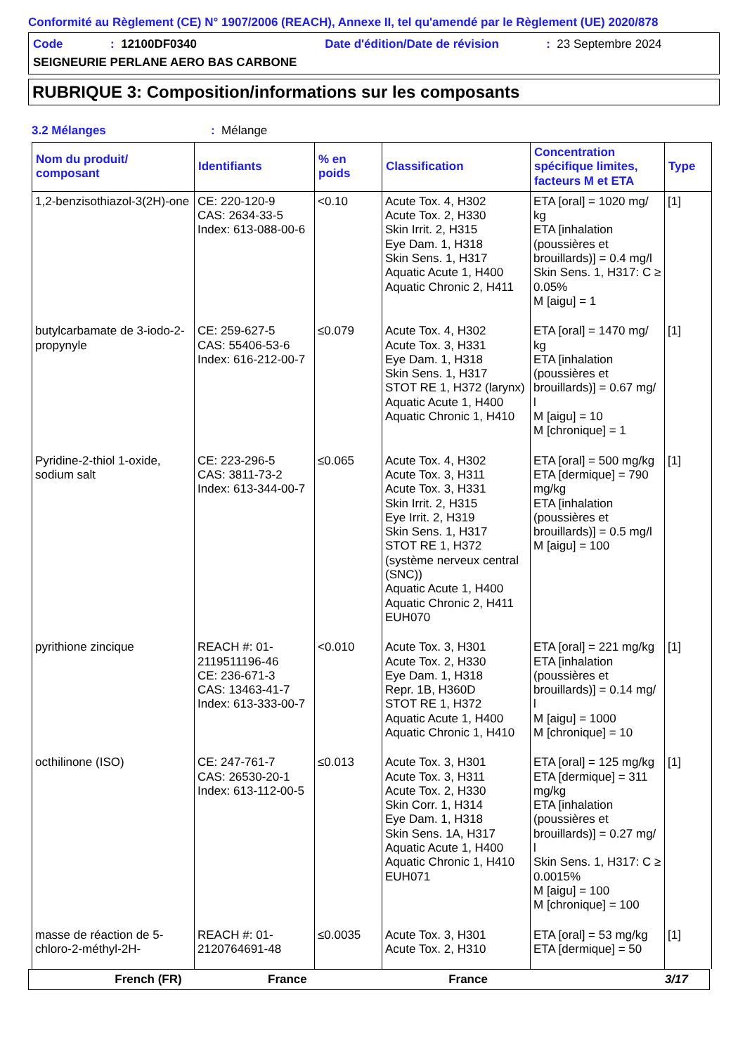Conformité au Règlement (CE) N° 1907/2006 (REACH), Annexe II, tel qu'amendé par le Règlement (UE) 2020/878
Code: 12100DF0340 Date d'édition/Date de révision: 23 Septembre 2024
SEIGNEURIE PERLANE AERO BAS CARBONE
RUBRIQUE 3: Composition/informations sur les composants
3.2 Mélanges: Mélange
| Nom du produit/ composant | Identifiants | % en poids | Classification | Concentration spécifique limites, facteurs M et ETA | Type |
| --- | --- | --- | --- | --- | --- |
| 1,2-benzisothiazol-3(2H)-one | CE: 220-120-9 CAS: 2634-33-5 Index: 613-088-00-6 | <0.10 | Acute Tox. 4, H302 Acute Tox. 2, H330 Skin Irrit. 2, H315 Eye Dam. 1, H318 Skin Sens. 1, H317 Aquatic Acute 1, H400 Aquatic Chronic 2, H411 | ETA [oral] = 1020 mg/ kg ETA [inhalation (poussières et brouillards)] = 0.4 mg/l Skin Sens. 1, H317: C ≥ 0.05% M [aigu] = 1 | [1] |
| butylcarbamate de 3-iodo-2-propynyle | CE: 259-627-5 CAS: 55406-53-6 Index: 616-212-00-7 | ≤0.079 | Acute Tox. 4, H302 Acute Tox. 3, H331 Eye Dam. 1, H318 Skin Sens. 1, H317 STOT RE 1, H372 (larynx) Aquatic Acute 1, H400 Aquatic Chronic 1, H410 | ETA [oral] = 1470 mg/ kg ETA [inhalation (poussières et brouillards)] = 0.67 mg/ l M [aigu] = 10 M [chronique] = 1 | [1] |
| Pyridine-2-thiol 1-oxide, sodium salt | CE: 223-296-5 CAS: 3811-73-2 Index: 613-344-00-7 | ≤0.065 | Acute Tox. 4, H302 Acute Tox. 3, H311 Acute Tox. 3, H331 Skin Irrit. 2, H315 Eye Irrit. 2, H319 Skin Sens. 1, H317 STOT RE 1, H372 (système nerveux central (SNC)) Aquatic Acute 1, H400 Aquatic Chronic 2, H411 EUH070 | ETA [oral] = 500 mg/kg ETA [dermique] = 790 mg/kg ETA [inhalation (poussières et brouillards)] = 0.5 mg/l M [aigu] = 100 | [1] |
| pyrithione zincique | REACH #: 01-2119511196-46 CE: 236-671-3 CAS: 13463-41-7 Index: 613-333-00-7 | <0.010 | Acute Tox. 3, H301 Acute Tox. 2, H330 Eye Dam. 1, H318 Repr. 1B, H360D STOT RE 1, H372 Aquatic Acute 1, H400 Aquatic Chronic 1, H410 | ETA [oral] = 221 mg/kg ETA [inhalation (poussières et brouillards)] = 0.14 mg/ l M [aigu] = 1000 M [chronique] = 10 | [1] |
| octhilinone (ISO) | CE: 247-761-7 CAS: 26530-20-1 Index: 613-112-00-5 | ≤0.013 | Acute Tox. 3, H301 Acute Tox. 3, H311 Acute Tox. 2, H330 Skin Corr. 1, H314 Eye Dam. 1, H318 Skin Sens. 1A, H317 Aquatic Acute 1, H400 Aquatic Chronic 1, H410 EUH071 | ETA [oral] = 125 mg/kg ETA [dermique] = 311 mg/kg ETA [inhalation (poussières et brouillards)] = 0.27 mg/ l Skin Sens. 1, H317: C ≥ 0.0015% M [aigu] = 100 M [chronique] = 100 | [1] |
| masse de réaction de 5-chloro-2-méthyl-2H- | REACH #: 01-2120764691-48 | ≤0.0035 | Acute Tox. 3, H301 Acute Tox. 2, H310 | ETA [oral] = 53 mg/kg ETA [dermique] = 50 | [1] |
French (FR) France France 3/17